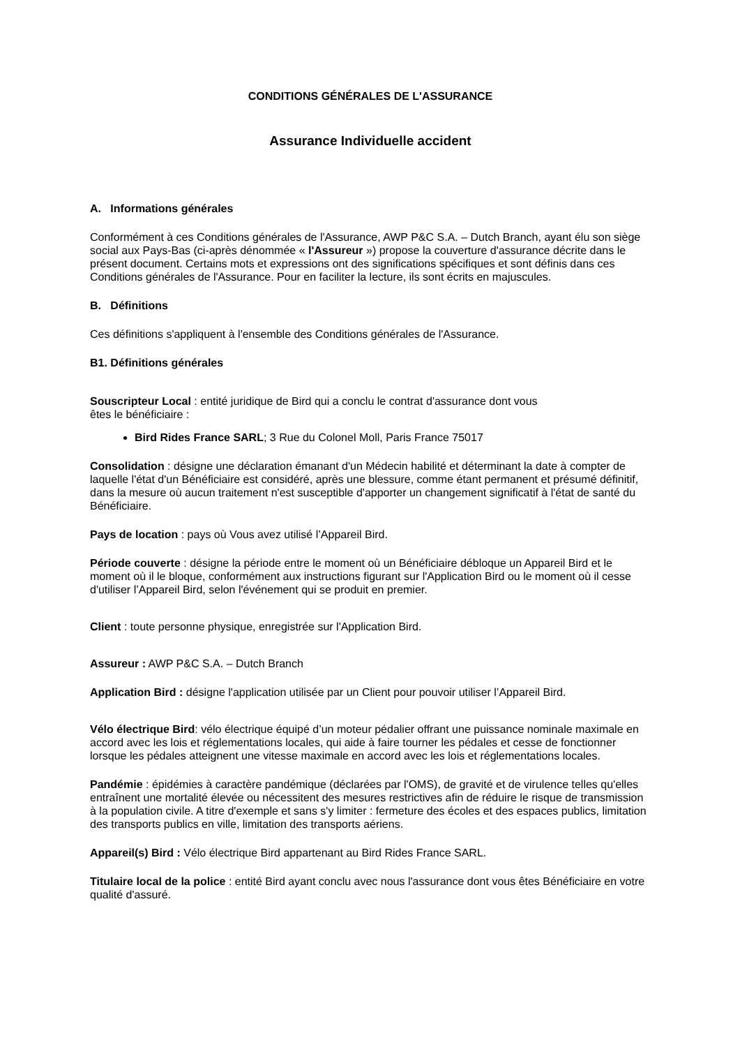CONDITIONS GÉNÉRALES DE L'ASSURANCE
Assurance Individuelle accident
A. Informations générales
Conformément à ces Conditions générales de l'Assurance, AWP P&C S.A. – Dutch Branch, ayant élu son siège social aux Pays-Bas (ci-après dénommée « l'Assureur ») propose la couverture d'assurance décrite dans le présent document. Certains mots et expressions ont des significations spécifiques et sont définis dans ces Conditions générales de l'Assurance. Pour en faciliter la lecture, ils sont écrits en majuscules.
B. Définitions
Ces définitions s'appliquent à l'ensemble des Conditions générales de l'Assurance.
B1. Définitions générales
Souscripteur Local : entité juridique de Bird qui a conclu le contrat d'assurance dont vous
êtes le bénéficiaire :
Bird Rides France SARL; 3 Rue du Colonel Moll, Paris France 75017
Consolidation : désigne une déclaration émanant d'un Médecin habilité et déterminant la date à compter de laquelle l'état d'un Bénéficiaire est considéré, après une blessure, comme étant permanent et présumé définitif, dans la mesure où aucun traitement n'est susceptible d'apporter un changement significatif à l'état de santé du Bénéficiaire.
Pays de location : pays où Vous avez utilisé l’Appareil Bird.
Période couverte : désigne la période entre le moment où un Bénéficiaire débloque un Appareil Bird et le moment où il le bloque, conformément aux instructions figurant sur l'Application Bird ou le moment où il cesse d'utiliser l’Appareil Bird, selon l'événement qui se produit en premier.
Client : toute personne physique, enregistrée sur l'Application Bird.
Assureur : AWP P&C S.A. – Dutch Branch
Application Bird : désigne l'application utilisée par un Client pour pouvoir utiliser l’Appareil Bird.
Vélo électrique Bird: vélo électrique équipé d’un moteur pédalier offrant une puissance nominale maximale en accord avec les lois et réglementations locales, qui aide à faire tourner les pédales et cesse de fonctionner lorsque les pédales atteignent une vitesse maximale en accord avec les lois et réglementations locales.
Pandémie : épidémies à caractère pandémique (déclarées par l'OMS), de gravité et de virulence telles qu'elles entraînent une mortalité élevée ou nécessitent des mesures restrictives afin de réduire le risque de transmission à la population civile. A titre d'exemple et sans s'y limiter : fermeture des écoles et des espaces publics, limitation des transports publics en ville, limitation des transports aériens.
Appareil(s) Bird : Vélo électrique Bird appartenant au Bird Rides France SARL.
Titulaire local de la police : entité Bird ayant conclu avec nous l'assurance dont vous êtes Bénéficiaire en votre qualité d'assuré.